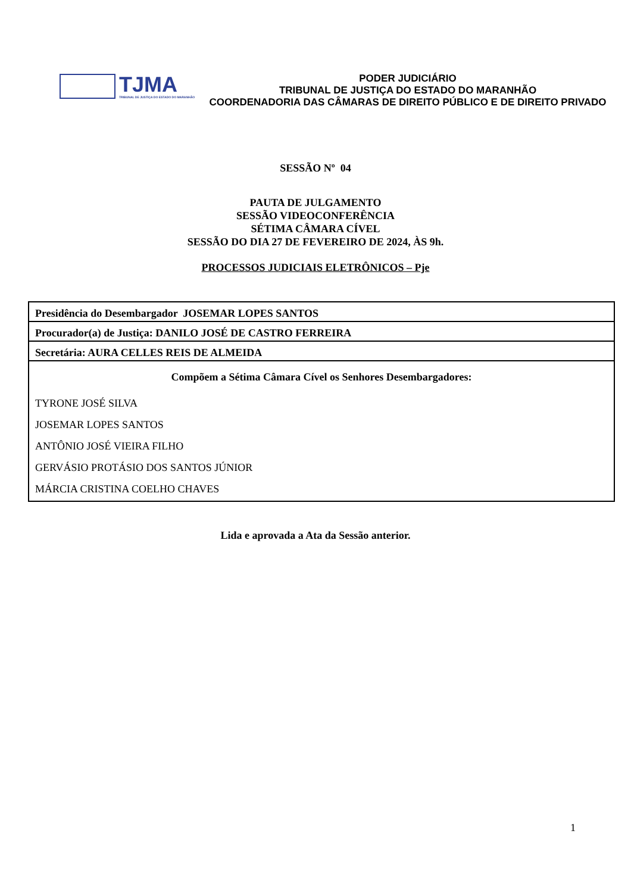TJMA
TRIBUNAL DE JUSTIÇA DO ESTADO DO MARANHÃO
PODER JUDICIÁRIO
TRIBUNAL DE JUSTIÇA DO ESTADO DO MARANHÃO
COORDENADORIA DAS CÂMARAS DE DIREITO PÚBLICO E DE DIREITO PRIVADO
SESSÃO Nº 04
PAUTA DE JULGAMENTO
SESSÃO VIDEOCONFERÊNCIA
SÉTIMA CÂMARA CÍVEL
SESSÃO DO DIA 27 DE FEVEREIRO DE 2024, ÀS 9h.
PROCESSOS JUDICIAIS ELETRÔNICOS – Pje
| Presidência do Desembargador JOSEMAR LOPES SANTOS |
| Procurador(a) de Justiça: DANILO JOSÉ DE CASTRO FERREIRA |
| Secretária: AURA CELLES REIS DE ALMEIDA |
| Compõem a Sétima Câmara Cível os Senhores Desembargadores: TYRONE JOSÉ SILVA JOSEMAR LOPES SANTOS ANTÔNIO JOSÉ VIEIRA FILHO GERVÁSIO PROTÁSIO DOS SANTOS JÚNIOR MÁRCIA CRISTINA COELHO CHAVES |
Lida e aprovada a Ata da Sessão anterior.
1